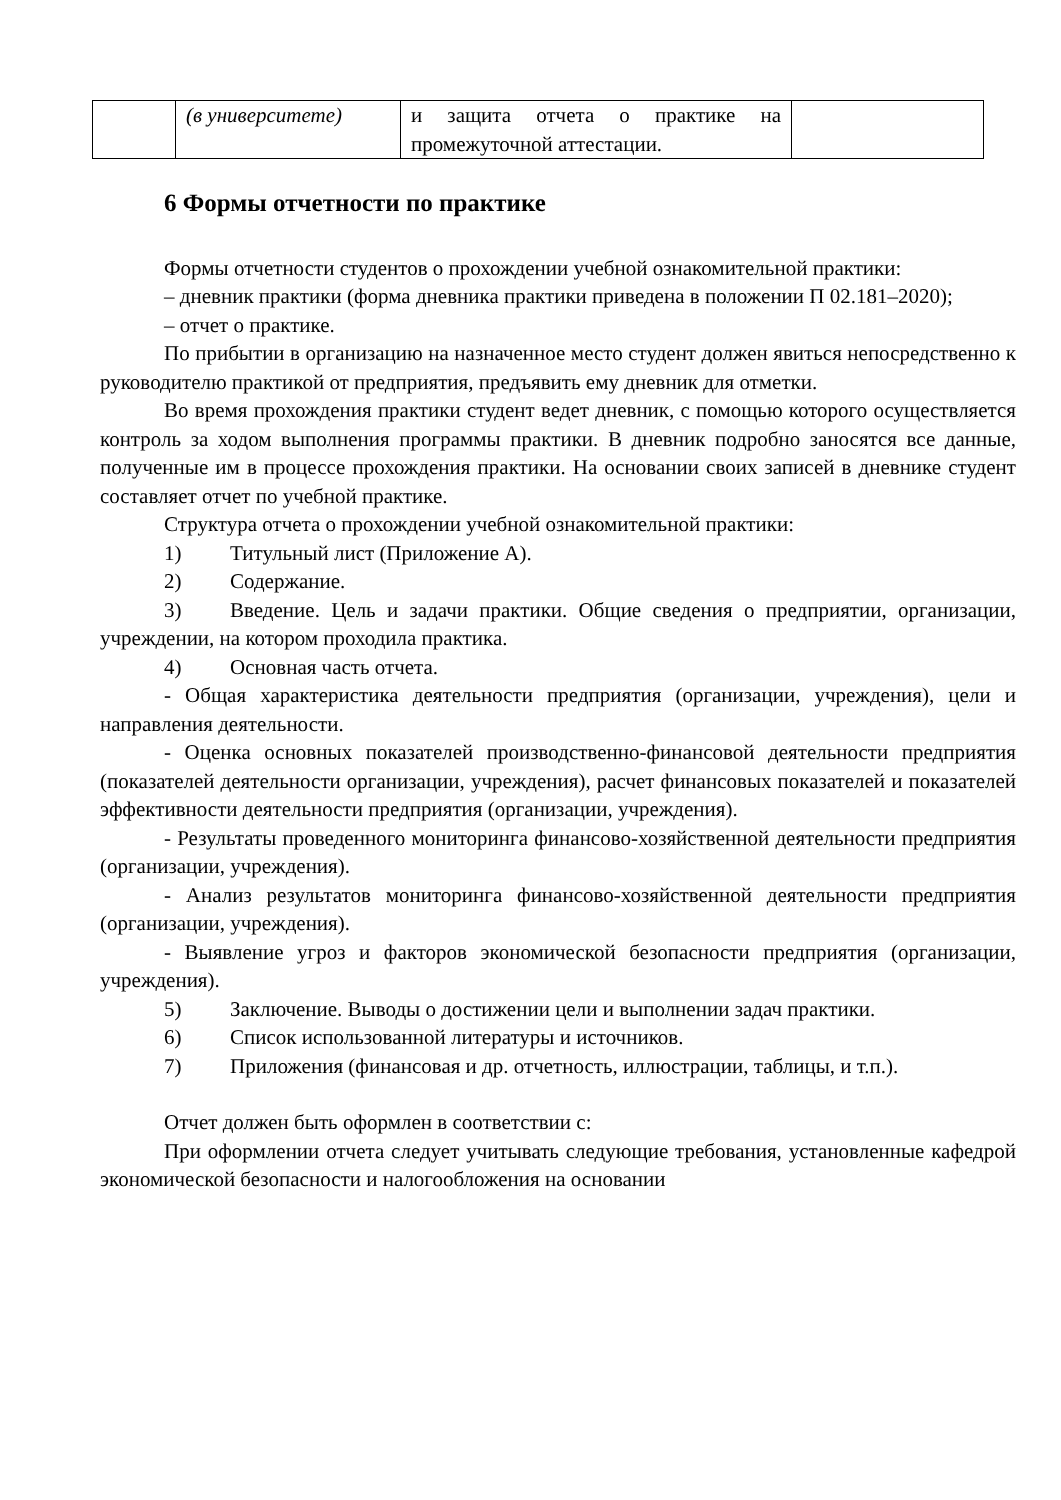| | (в университете) | и защита отчета о практике на промежуточной аттестации. | |
6 Формы отчетности по практике
Формы отчетности студентов о прохождении учебной ознакомительной практики:
– дневник практики (форма дневника практики приведена в положении П 02.181–2020);
– отчет о практике.
По прибытии в организацию на назначенное место студент должен явиться непосредственно к руководителю практикой от предприятия, предъявить ему дневник для отметки.
Во время прохождения практики студент ведет дневник, с помощью которого осуществляется контроль за ходом выполнения программы практики. В дневник подробно заносятся все данные, полученные им в процессе прохождения практики. На основании своих записей в дневнике студент составляет отчет по учебной практике.
Структура отчета о прохождении учебной ознакомительной практики:
1) Титульный лист (Приложение А).
2) Содержание.
3) Введение. Цель и задачи практики. Общие сведения о предприятии, организации, учреждении, на котором проходила практика.
4) Основная часть отчета.
- Общая характеристика деятельности предприятия (организации, учреждения), цели и направления деятельности.
- Оценка основных показателей производственно-финансовой деятельности предприятия (показателей деятельности организации, учреждения), расчет финансовых показателей и показателей эффективности деятельности предприятия (организации, учреждения).
- Результаты проведенного мониторинга финансово-хозяйственной деятельности предприятия (организации, учреждения).
- Анализ результатов мониторинга финансово-хозяйственной деятельности предприятия (организации, учреждения).
- Выявление угроз и факторов экономической безопасности предприятия (организации, учреждения).
5) Заключение. Выводы о достижении цели и выполнении задач практики.
6) Список использованной литературы и источников.
7) Приложения (финансовая и др. отчетность, иллюстрации, таблицы, и т.п.).
Отчет должен быть оформлен в соответствии с:
При оформлении отчета следует учитывать следующие требования, установленные кафедрой экономической безопасности и налогообложения на основании